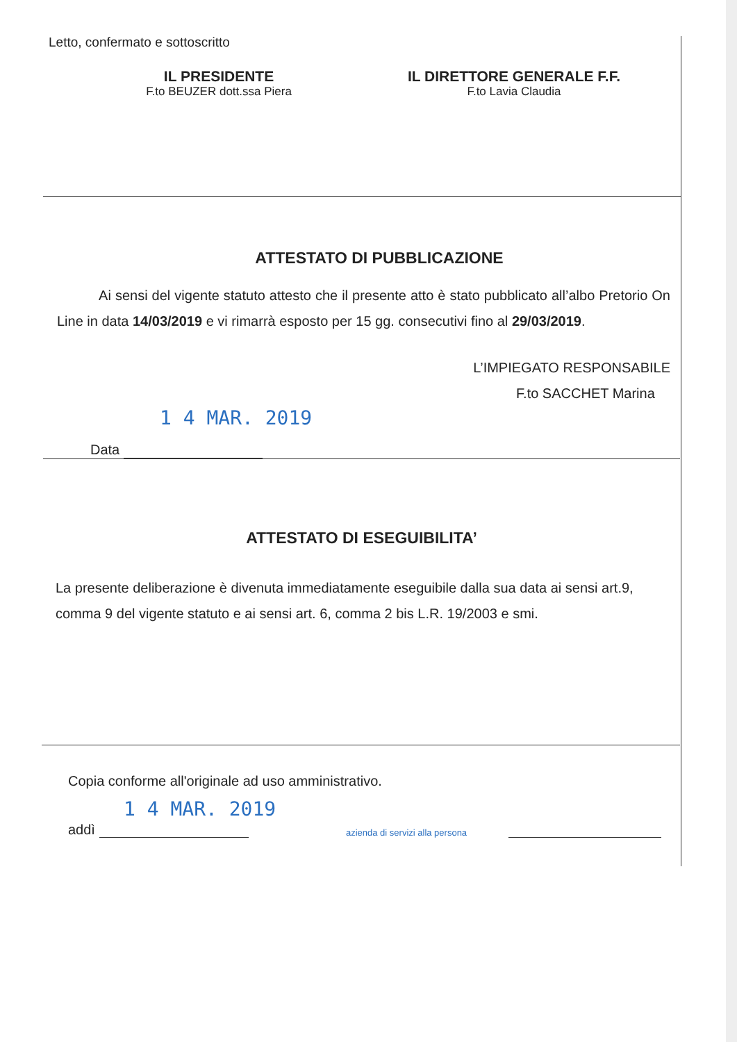Letto, confermato e sottoscritto
IL PRESIDENTE
F.to BEUZER dott.ssa Piera
IL DIRETTORE GENERALE F.F.
F.to Lavia Claudia
ATTESTATO DI PUBBLICAZIONE
Ai sensi del vigente statuto attesto che il presente atto è stato pubblicato all’albo Pretorio On Line in data 14/03/2019 e vi rimarrà esposto per 15 gg. consecutivi fino al 29/03/2019.
L’IMPIEGATO RESPONSABILE
F.to SACCHET Marina
1 4 MAR. 2019
Data
ATTESTATO DI ESEGUIBILITA’
La presente deliberazione è divenuta immediatamente eseguibile dalla sua data ai sensi art.9, comma 9 del vigente statuto e ai sensi art. 6, comma 2 bis L.R. 19/2003 e smi.
Copia conforme all'originale ad uso amministrativo.
1 4 MAR. 2019
addì
azienda di servizi alla persona